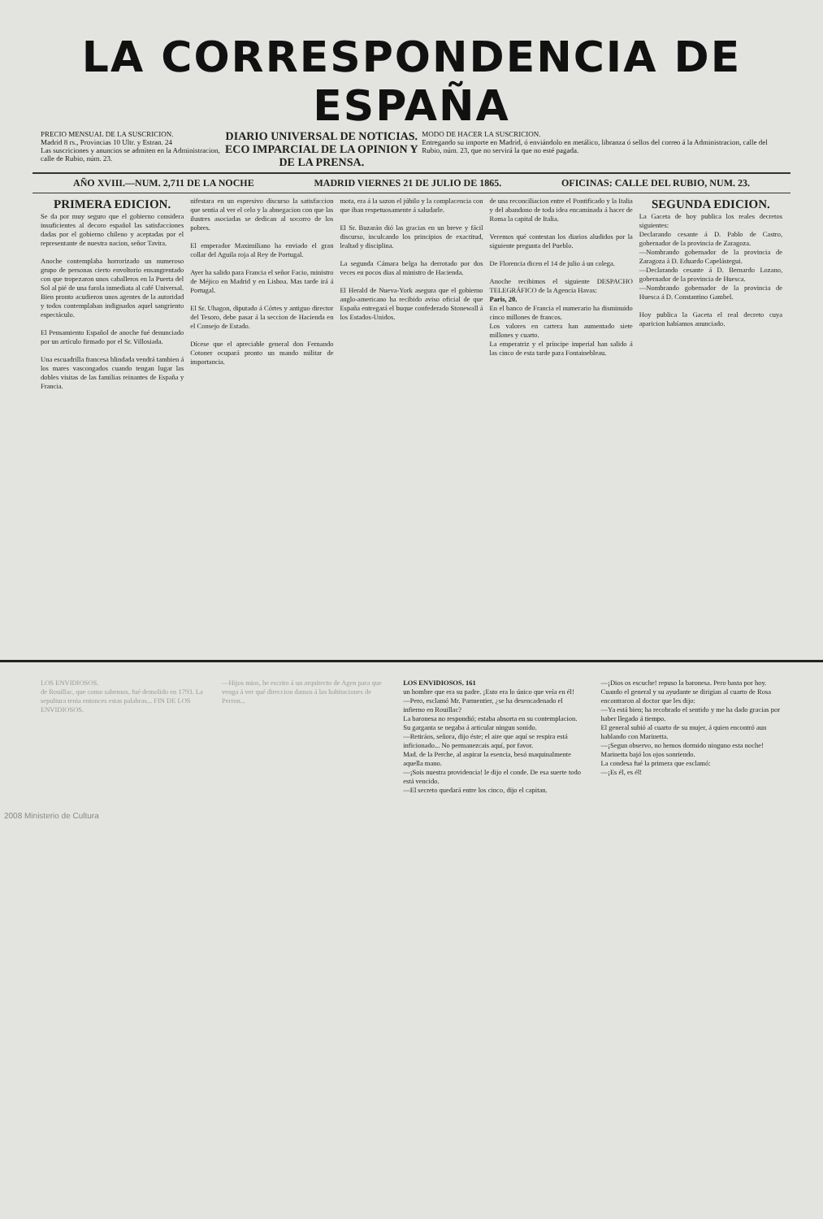LA CORRESPONDENCIA DE ESPAÑA
PRECIO MENSUAL DE LA SUSCRICION.
Madrid 8 rs., Provincias 10 Ultr. y Estran. 24
Las suscriciones y anuncios se admiten en la Administracion, calle de Rubio, núm. 23.
DIARIO UNIVERSAL DE NOTICIAS.
ECO IMPARCIAL DE LA OPINION Y DE LA PRENSA.
MODO DE HACER LA SUSCRICION.
Entregando su importe en Madrid, ó enviándolo en metálico, libranza ó sellos del correo á la Administracion, calle del Rubio, núm. 23, que no servirá la que no esté pagada.
AÑO XVIII.—NUM. 2,711 DE LA NOCHE MADRID VIERNES 21 DE JULIO DE 1865. OFICINAS: CALLE DEL RUBIO, NUM. 23.
PRIMERA EDICION.
Se da por muy seguro que el gobierno considera insuficientes al decoro español las satisfacciones dadas por el gobierno chileno y aceptadas por el representante de nuestra nacion, señor Tavira.
Anoche contemplaba horrorizado un numeroso grupo de personas cierto envoltorio ensangrentado con que tropezaron unos caballeros en la Puerta del Sol al pié de una farola inmediata al café Universal. Bien pronto acudieron unos agentes de la autoridad y todos contemplaban indignados aquel sangriento espectáculo.
El Pensamiento Español de anoche fué denunciado por un artículo firmado por el Sr. Villosiada.
Una escuadrilla francesa blindada vendrá tambien á los mares vascongados cuando tengan lugar las dobles visitas de las familias reinantes de España y Francia.
nifestara en un espresivo discurso la satisfaccion que sentia al ver el celo y la abnegacion con que las ilustres asociadas se dedican al socorro de los pobres.
El emperador Maximiliano ha enviado el gran collar del Aguila roja al Rey de Portugal.
Ayer ha salido para Francia el señor Facio, ministro de Méjico en Madrid y en Lisboa. Mas tarde irá á Portugal.
El Sr. Uhagon, diputado á Córtes y antiguo director del Tesoro, debe pasar á la seccion de Hacienda en el Consejo de Estado.
Dícese que el apreciable general don Fernando Cotoner ocupará pronto un mando militar de importancia.
mota, era á la sazon el júbilo y la complacencia con que iban respetuosamente á saludarle.
El Sr. Buzarán dió las gracias en un breve y fácil discurso, inculcando los principios de exactitud, lealtad y disciplina.
La segunda Cámara belga ha derrotado por dos veces en pocos dias al ministro de Hacienda.
El Herald de Nueva-York asegura que el gobierno anglo-americano ha recibido aviso oficial de que España entregará el buque confederado Stonewall á los Estados-Unidos.
de una reconciliacion entre el Pontificado y la Italia y del abandono de toda idea encaminada á hacer de Roma la capital de Italia.
Veremos qué contestan los diarios aludidos por la siguiente pregunta del Pueblo.
De Florencia dicen el 14 de julio á un colega.
Anoche recibimos el siguiente DESPACHO TELEGRÁFICO de la Agencia Havas:
Paris, 20.
En el banco de Francia el numerario ha disminuido cinco millones de francos.
Los valores en cartera han aumentado siete millones y cuarto.
La emperatriz y el príncipe imperial han salido á las cinco de esta tarde para Fontainebleau.
SEGUNDA EDICION.
La Gaceta de hoy publica los reales decretos siguientes:
Declarando cesante á D. Pablo de Castro, gobernador de la provincia de Zaragoza.
—Nombrando gobernador de la provincia de Zaragoza á D. Eduardo Capelástegui.
—Declarando cesante á D. Bernardo Lozano, gobernador de la provincia de Huesca.
—Nombrando gobernador de la provincia de Huesca á D. Constantino Gambel.
Hoy publica la Gaceta el real decreto cuya aparicion habíamos anunciado.
LOS ENVIDIOSOS.
de Rouillac, que como sabemos, fué demolido en 1793. La sepultura tenia entonces estas palabras... FIN DE LOS ENVIDIOSOS.
—Hijos mios, he escrito á un arquitecto de Agen para que venga á ver qué direccion damos á las habitaciones de Perron...
LOS ENVIDIOSOS. 161
un hombre que era su padre. ¡Esto era lo único que veía en él!
—Pero, esclamó Mr. Parmentier, ¿se ha desencadenado el infierno en Rouillac?
La baronesa no respondió; estaba absorta en su contemplacion.
Su garganta se negaba á articular ningun sonido.
—Retiráos, señora, dijo éste; el aire que aquí se respira está inficionado... No permanezcais aquí, por favor.
Mad. de la Perche, al aspirar la esencia, besó maquinalmente aquella mano.
—¡Sois nuestra providencia! le dijo el conde. De esa suerte todo está vencido.
—El secreto quedará entre los cinco, dijo el capitan.
—¡Dios os escuche! repuso la baronesa. Pero basta por hoy.
Cuando el general y su ayudante se dirigian al cuarto de Rosa encontraron al doctor que les dijo:
—Ya está bien; ha recobrado el sentido y me ha dado gracias por haber llegado á tiempo.
El general subió al cuarto de su mujer, á quien encontró aun hablando con Marinetta.
—¡Segun observo, no hemos dormido ninguno esta noche!
Marinetta bajó los ojos sonriendo.
La condesa fué la primera que esclamó:
—¡Es él, es él!
2008 Ministerio de Cultura